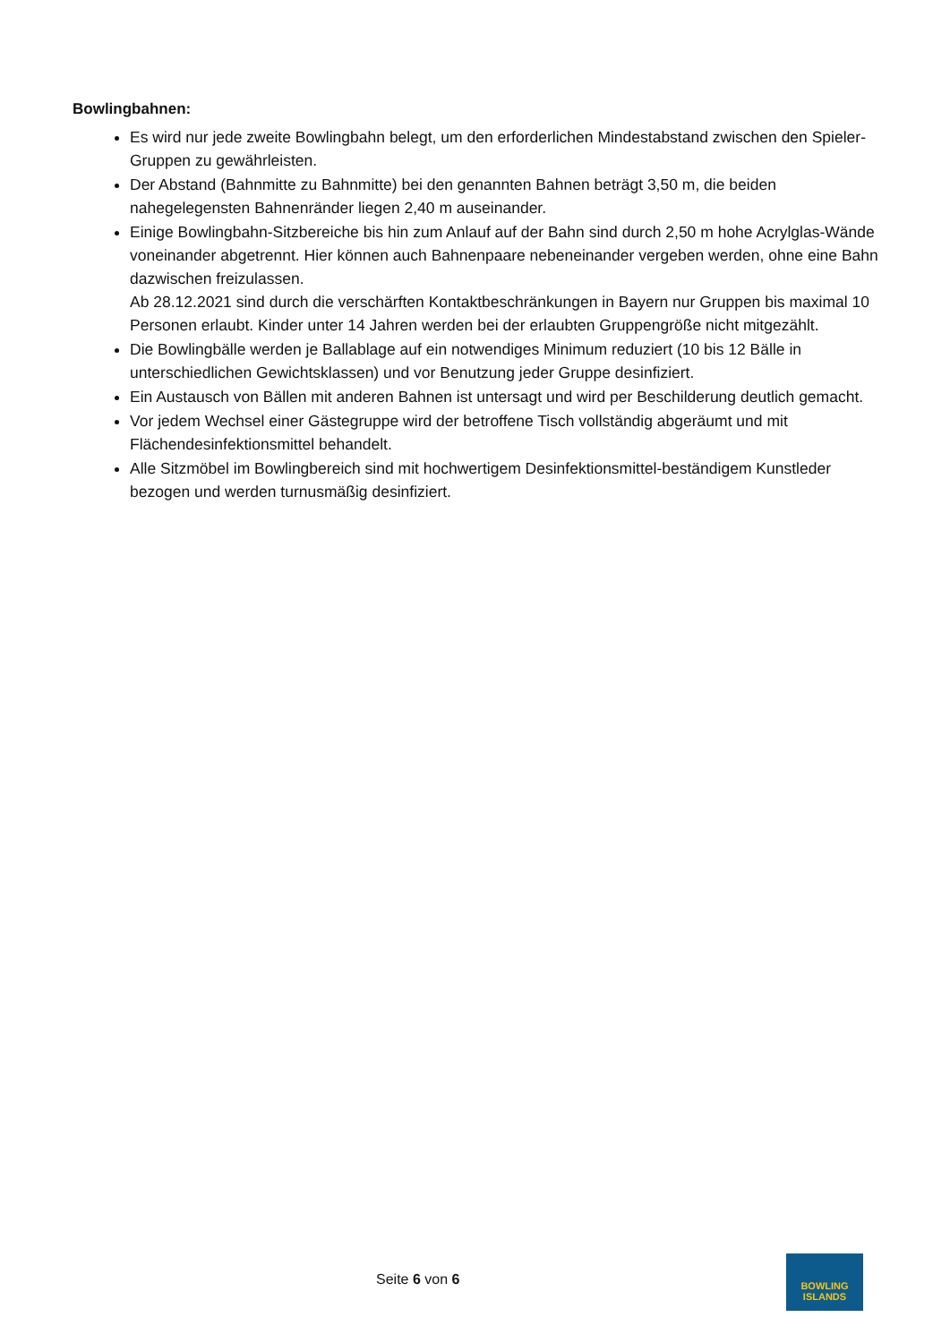Bowlingbahnen:
Es wird nur jede zweite Bowlingbahn belegt, um den erforderlichen Mindestabstand zwischen den Spieler-Gruppen zu gewährleisten.
Der Abstand (Bahnmitte zu Bahnmitte) bei den genannten Bahnen beträgt 3,50 m, die beiden nahegelegensten Bahnenränder liegen 2,40 m auseinander.
Einige Bowlingbahn-Sitzbereiche bis hin zum Anlauf auf der Bahn sind durch 2,50 m hohe Acrylglas-Wände voneinander abgetrennt. Hier können auch Bahnenpaare nebeneinander vergeben werden, ohne eine Bahn dazwischen freizulassen.
Ab 28.12.2021 sind durch die verschärften Kontaktbeschränkungen in Bayern nur Gruppen bis maximal 10 Personen erlaubt. Kinder unter 14 Jahren werden bei der erlaubten Gruppengröße nicht mitgezählt.
Die Bowlingbälle werden je Ballablage auf ein notwendiges Minimum reduziert (10 bis 12 Bälle in unterschiedlichen Gewichtsklassen) und vor Benutzung jeder Gruppe desinfiziert.
Ein Austausch von Bällen mit anderen Bahnen ist untersagt und wird per Beschilderung deutlich gemacht.
Vor jedem Wechsel einer Gästegruppe wird der betroffene Tisch vollständig abgeräumt und mit Flächendesinfektionsmittel behandelt.
Alle Sitzmöbel im Bowlingbereich sind mit hochwertigem Desinfektionsmittel-beständigem Kunstleder bezogen und werden turnusmäßig desinfiziert.
Seite 6 von 6
BOWLING
ISLANDS